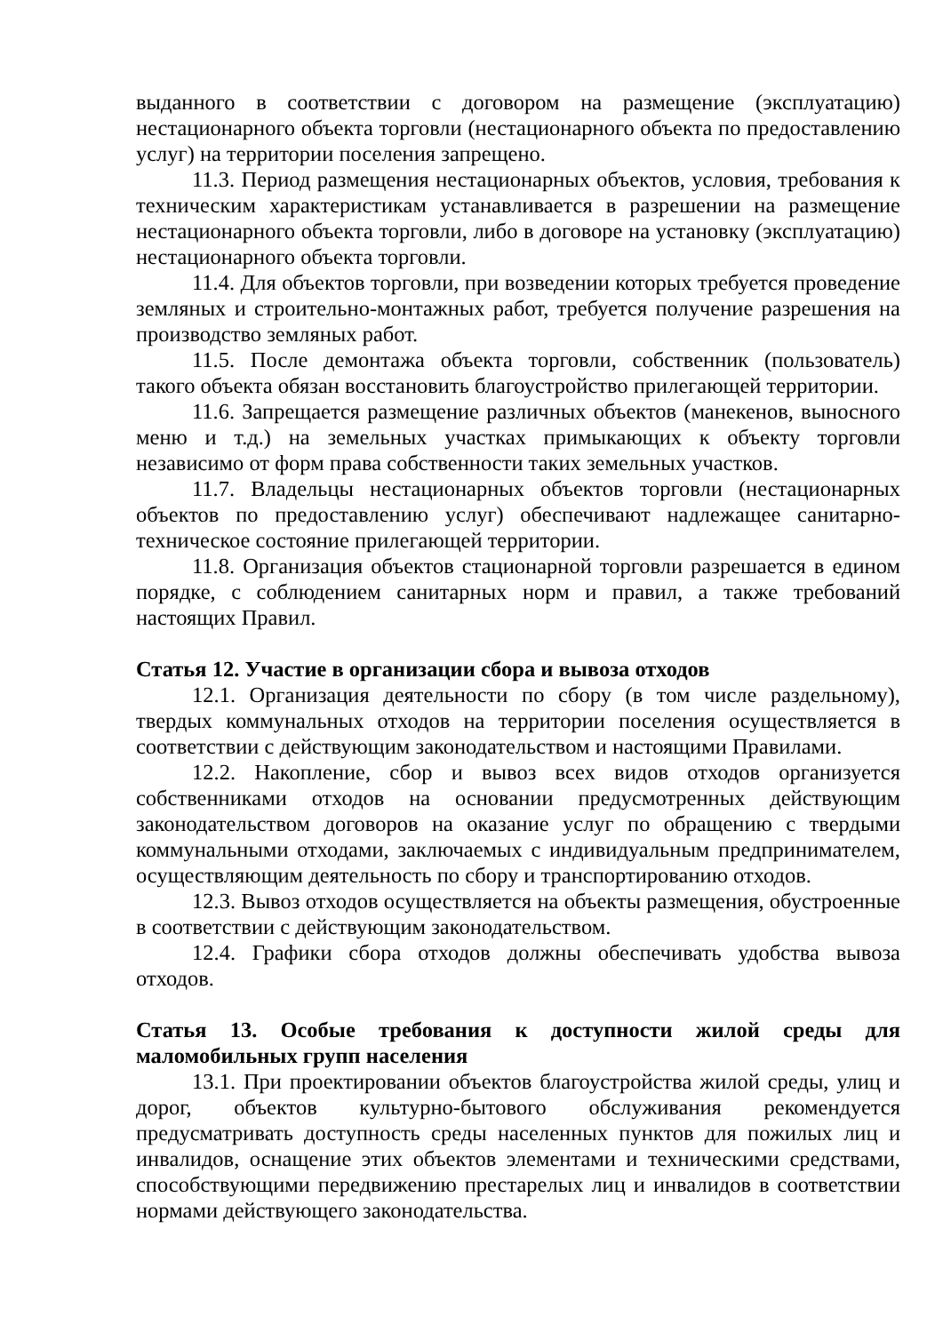выданного в соответствии с договором на размещение (эксплуатацию) нестационарного объекта торговли (нестационарного объекта по предоставлению услуг) на территории поселения запрещено.
11.3. Период размещения нестационарных объектов, условия, требования к техническим характеристикам устанавливается в разрешении на размещение нестационарного объекта торговли, либо в договоре на установку (эксплуатацию) нестационарного объекта торговли.
11.4. Для объектов торговли, при возведении которых требуется проведение земляных и строительно-монтажных работ, требуется получение разрешения на производство земляных работ.
11.5. После демонтажа объекта торговли, собственник (пользователь) такого объекта обязан восстановить благоустройство прилегающей территории.
11.6. Запрещается размещение различных объектов (манекенов, выносного меню и т.д.) на земельных участках примыкающих к объекту торговли независимо от форм права собственности таких земельных участков.
11.7. Владельцы нестационарных объектов торговли (нестационарных объектов по предоставлению услуг) обеспечивают надлежащее санитарно-техническое состояние прилегающей территории.
11.8. Организация объектов стационарной торговли разрешается в едином порядке, с соблюдением санитарных норм и правил, а также требований настоящих Правил.
Статья 12. Участие в организации сбора и вывоза отходов
12.1. Организация деятельности по сбору (в том числе раздельному), твердых коммунальных отходов на территории поселения осуществляется в соответствии с действующим законодательством и настоящими Правилами.
12.2. Накопление, сбор и вывоз всех видов отходов организуется собственниками отходов на основании предусмотренных действующим законодательством договоров на оказание услуг по обращению с твердыми коммунальными отходами, заключаемых с индивидуальным предпринимателем, осуществляющим деятельность по сбору и транспортированию отходов.
12.3. Вывоз отходов осуществляется на объекты размещения, обустроенные в соответствии с действующим законодательством.
12.4. Графики сбора отходов должны обеспечивать удобства вывоза отходов.
Статья 13. Особые требования к доступности жилой среды для маломобильных групп населения
13.1. При проектировании объектов благоустройства жилой среды, улиц и дорог, объектов культурно-бытового обслуживания рекомендуется предусматривать доступность среды населенных пунктов для пожилых лиц и инвалидов, оснащение этих объектов элементами и техническими средствами, способствующими передвижению престарелых лиц и инвалидов в соответствии нормами действующего законодательства.